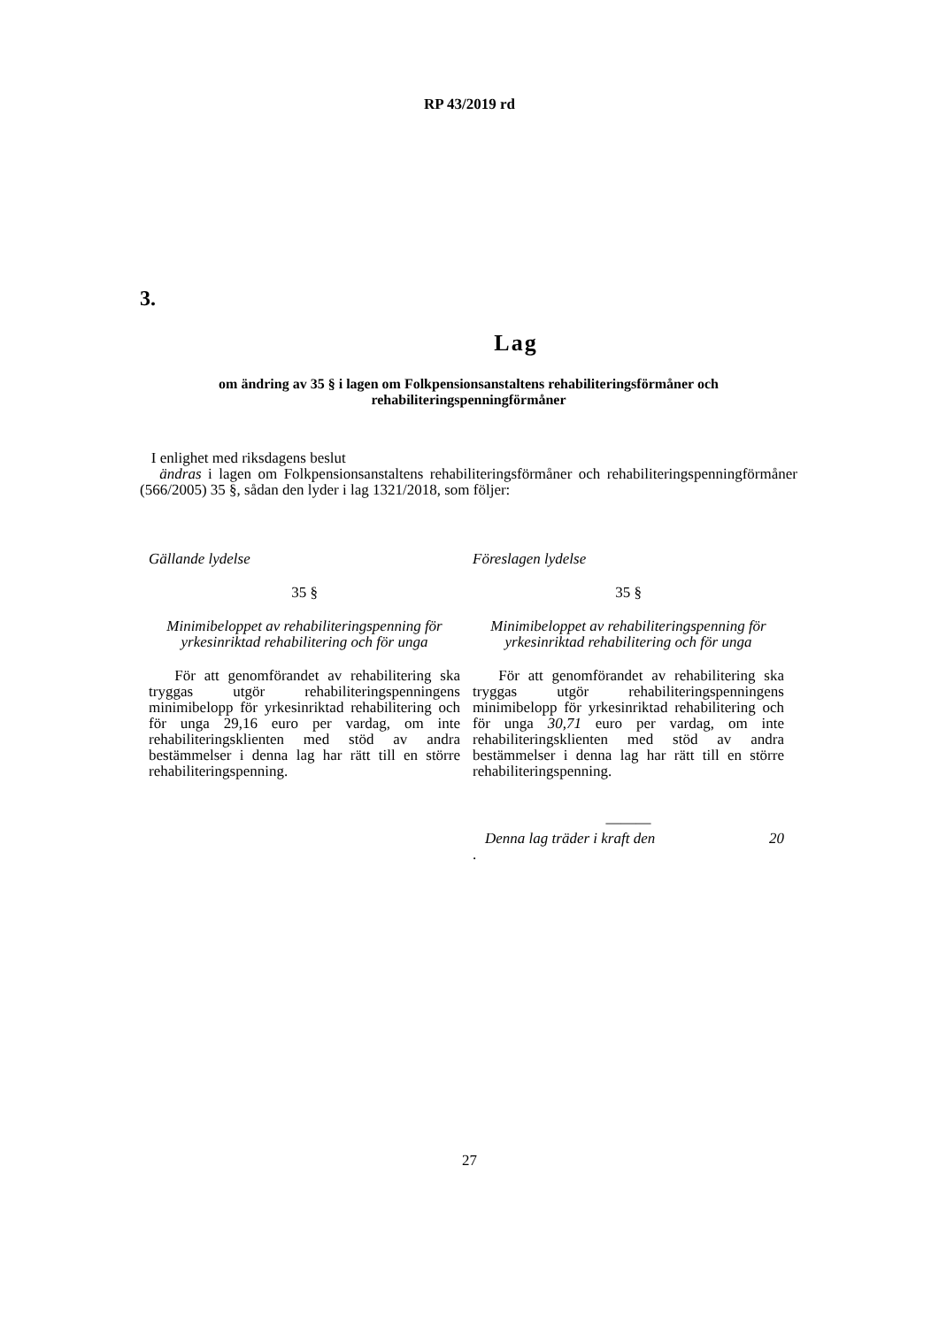RP 43/2019 rd
3.
Lag
om ändring av 35 § i lagen om Folkpensionsanstaltens rehabiliteringsförmåner och rehabiliteringspenningförmåner
I enlighet med riksdagens beslut
ändras i lagen om Folkpensionsanstaltens rehabiliteringsförmåner och rehabiliteringspenningförmåner (566/2005) 35 §, sådan den lyder i lag 1321/2018, som följer:
| Gällande lydelse | Föreslagen lydelse |
| --- | --- |
| 35 § | 35 § |
| Minimibeloppet av rehabiliteringspenning för yrkesinriktad rehabilitering och för unga | Minimibeloppet av rehabiliteringspenning för yrkesinriktad rehabilitering och för unga |
| För att genomförandet av rehabilitering ska tryggas utgör rehabiliteringspenningens minimibelopp för yrkesinriktad rehabilitering och för unga 29,16 euro per vardag, om inte rehabiliteringsklienten med stöd av andra bestämmelser i denna lag har rätt till en större rehabiliteringspenning. | För att genomförandet av rehabilitering ska tryggas utgör rehabiliteringspenningens minimibelopp för yrkesinriktad rehabilitering och för unga 30,71 euro per vardag, om inte rehabiliteringsklienten med stöd av andra bestämmelser i denna lag har rätt till en större rehabiliteringspenning. |
| | ——— Denna lag träder i kraft den 20 . |
27